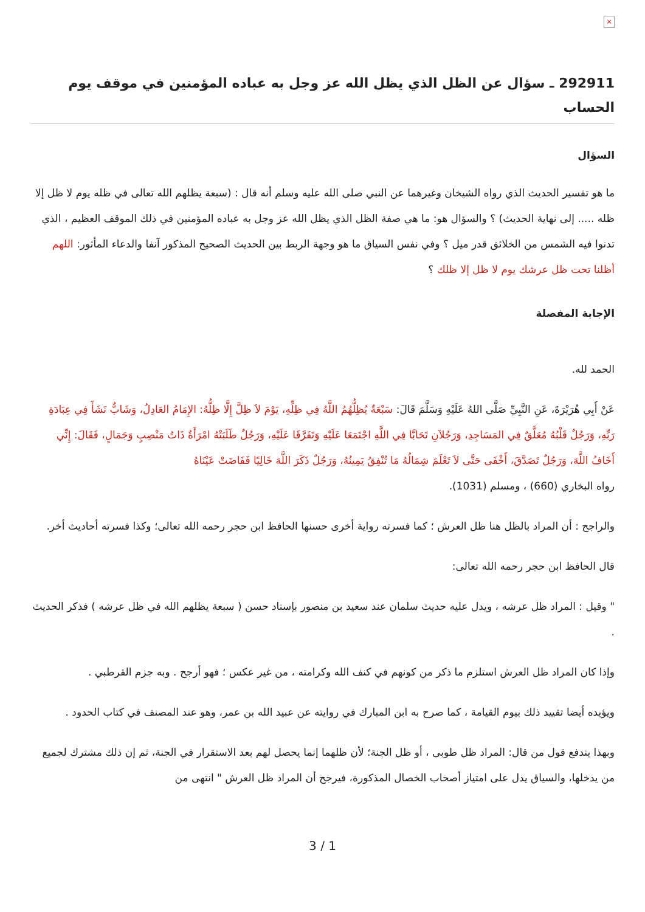×
292911 ـ سؤال عن الظل الذي يظل الله عز وجل به عباده المؤمنين في موقف يوم الحساب
السؤال
ما هو تفسير الحديث الذي رواه الشيخان وغيرهما عن النبي صلى الله عليه وسلم أنه قال : (سبعة يظلهم الله تعالى في ظله يوم لا ظل إلا ظله ..... إلى نهاية الحديث) ؟ والسؤال هو: ما هي صفة الظل الذي يظل الله عز وجل به عباده المؤمنين في ذلك الموقف العظيم ، الذي تدنوا فيه الشمس من الخلائق قدر ميل ؟ وفي نفس السياق ما هو وجهة الربط بين الحديث الصحيح المذكور آنفا والدعاء المأثور: اللهم أظلنا تحت ظل عرشك يوم لا ظل إلا ظلك ؟
الإجابة المفصلة
الحمد لله.
عَنْ أَبِي هُرَيْرَةَ، عَنِ النَّبِيِّ صَلَّى اللهُ عَلَيْهِ وَسَلَّمَ قَالَ: سَبْعَةٌ يُظِلُّهُمُ اللَّهُ فِي ظِلِّهِ، يَوْمَ لاَ ظِلَّ إِلَّا ظِلُّهُ: الإِمَامُ العَادِلُ، وَشَابٌّ نَشَأَ فِي عِبَادَةِ رَبِّهِ، وَرَجُلٌ قَلْبُهُ مُعَلَّقٌ فِي المَسَاجِدِ، وَرَجُلاَنِ تَحَابَّا فِي اللَّهِ اجْتَمَعَا عَلَيْهِ وَتَفَرَّقَا عَلَيْهِ، وَرَجُلٌ طَلَبَتْهُ امْرَأَةٌ ذَاتُ مَنْصِبٍ وَجَمَالٍ، فَقَالَ: إِنِّي أَخَافُ اللَّهَ، وَرَجُلٌ تَصَدَّقَ، أَخْفَى حَتَّى لاَ تَعْلَمَ شِمَالُهُ مَا تُنْفِقُ يَمِينُهُ، وَرَجُلٌ ذَكَرَ اللَّهَ خَالِيًا فَفَاضَتْ عَيْنَاهُ
رواه البخاري (660) ، ومسلم (1031).
والراجح : أن المراد بالظل هنا ظل العرش ؛ كما فسرته رواية أخرى حسنها الحافظ ابن حجر رحمه الله تعالى؛ وكذا فسرته أحاديث أخر.
قال الحافظ ابن حجر رحمه الله تعالى:
" وقيل : المراد ظل عرشه ، ويدل عليه حديث سلمان عند سعيد بن منصور بإسناد حسن ( سبعة يظلهم الله في ظل عرشه ) فذكر الحديث .
وإذا كان المراد ظل العرش استلزم ما ذكر من كونهم في كنف الله وكرامته ، من غير عكس ؛ فهو أرجح . وبه جزم القرطبي .
ويؤيده أيضا تقييد ذلك بيوم القيامة ، كما صرح به ابن المبارك في روايته عن عبيد الله بن عمر، وهو عند المصنف في كتاب الحدود .
وبهذا يندفع قول من قال: المراد ظل طوبى ، أو ظل الجنة؛ لأن ظلهما إنما يحصل لهم بعد الاستقرار في الجنة، ثم إن ذلك مشترك لجميع من يدخلها، والسياق يدل على امتياز أصحاب الخصال المذكورة، فيرجح أن المراد ظل العرش " انتهى من
3 / 1